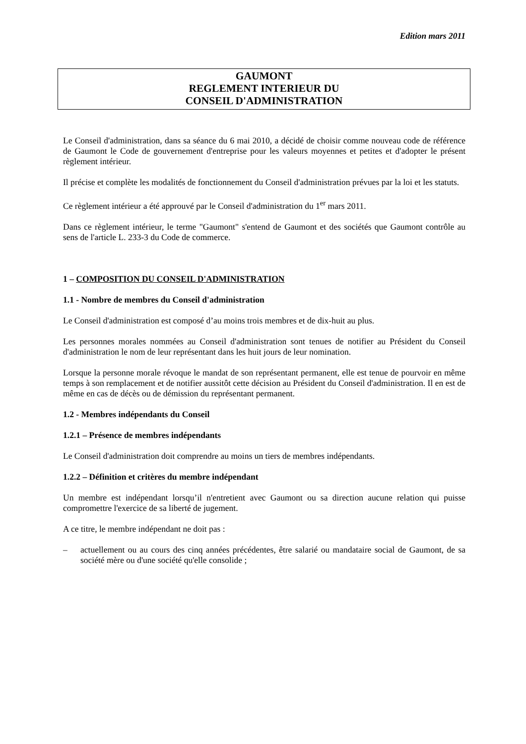Edition mars 2011
GAUMONT
REGLEMENT INTERIEUR DU
CONSEIL D'ADMINISTRATION
Le Conseil d'administration, dans sa séance du 6 mai 2010, a décidé de choisir comme nouveau code de référence de Gaumont le Code de gouvernement d'entreprise pour les valeurs moyennes et petites et d'adopter le présent règlement intérieur.
Il précise et complète les modalités de fonctionnement du Conseil d'administration prévues par la loi et les statuts.
Ce règlement intérieur a été approuvé par le Conseil d'administration du 1<sup>er</sup> mars 2011.
Dans ce règlement intérieur, le terme "Gaumont" s'entend de Gaumont et des sociétés que Gaumont contrôle au sens de l'article L. 233-3 du Code de commerce.
1 – COMPOSITION DU CONSEIL D'ADMINISTRATION
1.1 - Nombre de membres du Conseil d'administration
Le Conseil d'administration est composé d’au moins trois membres et de dix-huit au plus.
Les personnes morales nommées au Conseil d'administration sont tenues de notifier au Président du Conseil d'administration le nom de leur représentant dans les huit jours de leur nomination.
Lorsque la personne morale révoque le mandat de son représentant permanent, elle est tenue de pourvoir en même temps à son remplacement et de notifier aussitôt cette décision au Président du Conseil d'administration. Il en est de même en cas de décès ou de démission du représentant permanent.
1.2 - Membres indépendants du Conseil
1.2.1 – Présence de membres indépendants
Le Conseil d'administration doit comprendre au moins un tiers de membres indépendants.
1.2.2 – Définition et critères du membre indépendant
Un membre est indépendant lorsqu’il n'entretient avec Gaumont ou sa direction aucune relation qui puisse compromettre l'exercice de sa liberté de jugement.
A ce titre, le membre indépendant ne doit pas :
– actuellement ou au cours des cinq années précédentes, être salarié ou mandataire social de Gaumont, de sa société mère ou d'une société qu'elle consolide ;